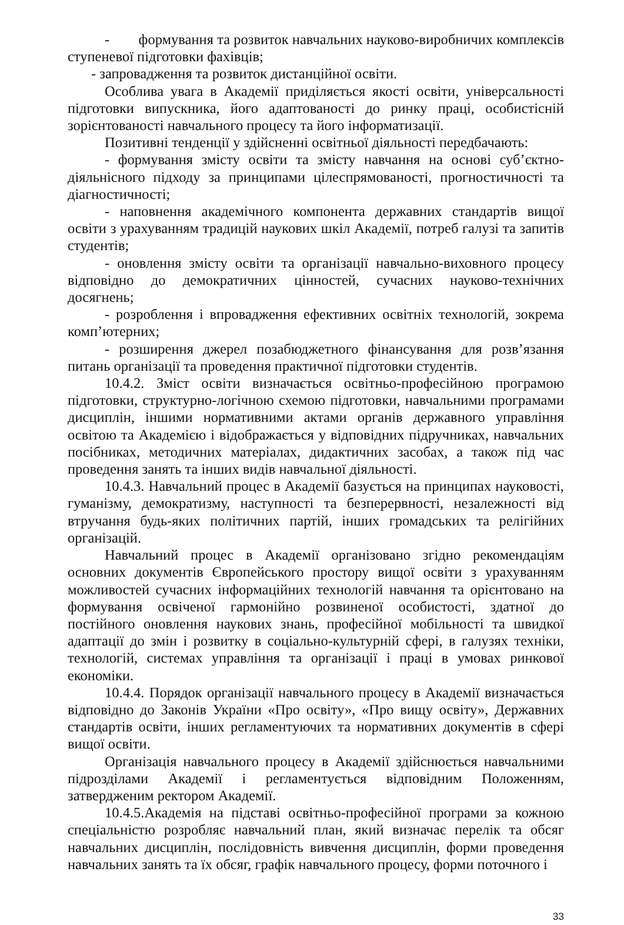- формування та розвиток навчальних науково-виробничих комплексів ступеневої підготовки фахівців;
- запровадження та розвиток дистанційної освіти.
Особлива увага в Академії приділяється якості освіти, універсальності підготовки випускника, його адаптованості до ринку праці, особистісній зорієнтованості навчального процесу та його інформатизації.
Позитивні тенденції у здійсненні освітньої діяльності передбачають:
- формування змісту освіти та змісту навчання на основі суб’єктно-діяльнісного підходу за принципами цілеспрямованості, прогностичності та діагностичності;
- наповнення академічного компонента державних стандартів вищої освіти з урахуванням традицій наукових шкіл Академії, потреб галузі та запитів студентів;
- оновлення змісту освіти та організації навчально-виховного процесу відповідно до демократичних цінностей, сучасних науково-технічних досягнень;
- розроблення і впровадження ефективних освітніх технологій, зокрема комп’ютерних;
- розширення джерел позабюджетного фінансування для розв’язання питань організації та проведення практичної підготовки студентів.
10.4.2. Зміст освіти визначається освітньо-професійною програмою підготовки, структурно-логічною схемою підготовки, навчальними програмами дисциплін, іншими нормативними актами органів державного управління освітою та Академією і відображається у відповідних підручниках, навчальних посібниках, методичних матеріалах, дидактичних засобах, а також під час проведення занять та інших видів навчальної діяльності.
10.4.3. Навчальний процес в Академії базується на принципах науковості, гуманізму, демократизму, наступності та безперервності, незалежності від втручання будь-яких політичних партій, інших громадських та релігійних організацій.
Навчальний процес в Академії організовано згідно рекомендаціям основних документів Європейського простору вищої освіти з урахуванням можливостей сучасних інформаційних технологій навчання та орієнтовано на формування освіченої гармонійно розвиненої особистості, здатної до постійного оновлення наукових знань, професійної мобільності та швидкої адаптації до змін і розвитку в соціально-культурній сфері, в галузях техніки, технологій, системах управління та організації і праці в умовах ринкової економіки.
10.4.4. Порядок організації навчального процесу в Академії визначається відповідно до Законів України «Про освіту», «Про вищу освіту», Державних стандартів освіти, інших регламентуючих та нормативних документів в сфері вищої освіти.
Організація навчального процесу в Академії здійснюється навчальними підрозділами Академії і регламентується відповідним Положенням, затвердженим ректором Академії.
10.4.5.Академія на підставі освітньо-професійної програми за кожною спеціальністю розробляє навчальний план, який визначає перелік та обсяг навчальних дисциплін, послідовність вивчення дисциплін, форми проведення навчальних занять та їх обсяг, графік навчального процесу, форми поточного і
33